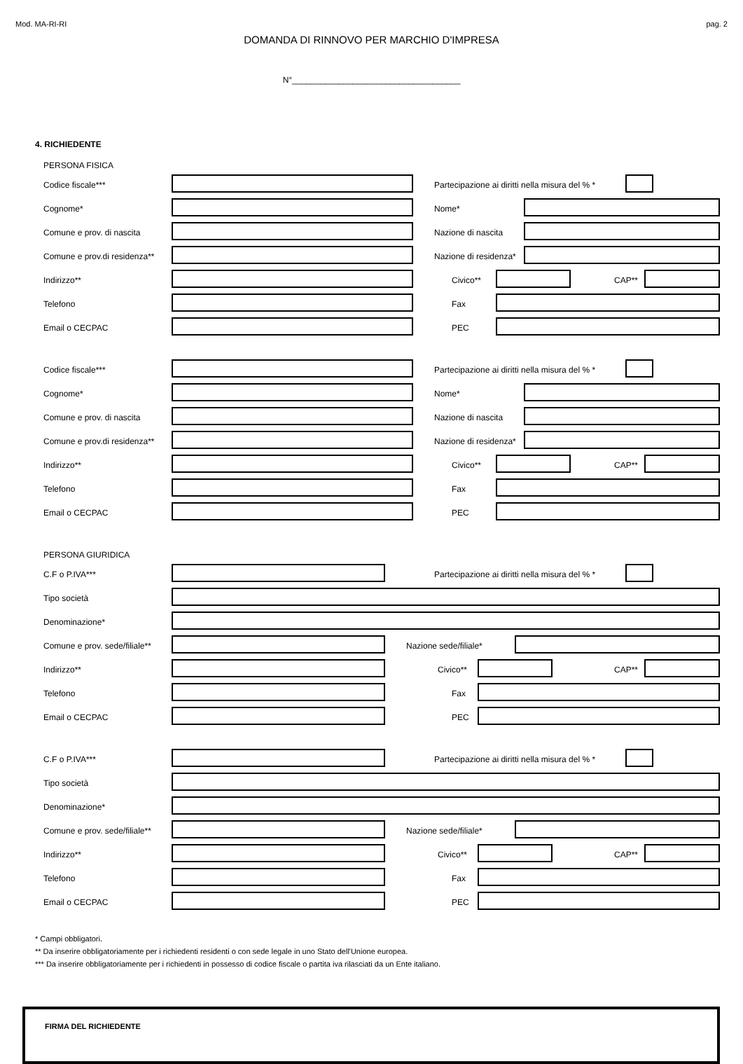Mod. MA-RI-RI pag. 2
DOMANDA DI RINNOVO PER MARCHIO D'IMPRESA
N°____________________________________
4. RICHIEDENTE
PERSONA FISICA
Codice fiscale***
Partecipazione ai diritti nella misura del % *
Cognome* Nome*
Comune e prov. di nascita Nazione di nascita
Comune e prov.di residenza** Nazione di residenza*
Indirizzo** Civico** CAP**
Telefono Fax
Email o CECPAC PEC
Codice fiscale***
Partecipazione ai diritti nella misura del % *
Cognome* Nome*
Comune e prov. di nascita Nazione di nascita
Comune e prov.di residenza** Nazione di residenza*
Indirizzo** Civico** CAP**
Telefono Fax
Email o CECPAC PEC
PERSONA GIURIDICA
C.F o P.IVA***
Partecipazione ai diritti nella misura del % *
Tipo società
Denominazione*
Comune e prov. sede/filiale** Nazione sede/filiale*
Indirizzo** Civico** CAP**
Telefono Fax
Email o CECPAC PEC
C.F o P.IVA***
Partecipazione ai diritti nella misura del % *
Tipo società
Denominazione*
Comune e prov. sede/filiale** Nazione sede/filiale*
Indirizzo** Civico** CAP**
Telefono Fax
Email o CECPAC PEC
* Campi obbligatori.
** Da inserire obbligatoriamente per i richiedenti residenti o con sede legale in uno Stato dell'Unione europea.
*** Da inserire obbligatoriamente per i richiedenti in possesso di codice fiscale o partita iva rilasciati da un Ente italiano.
FIRMA DEL RICHIEDENTE